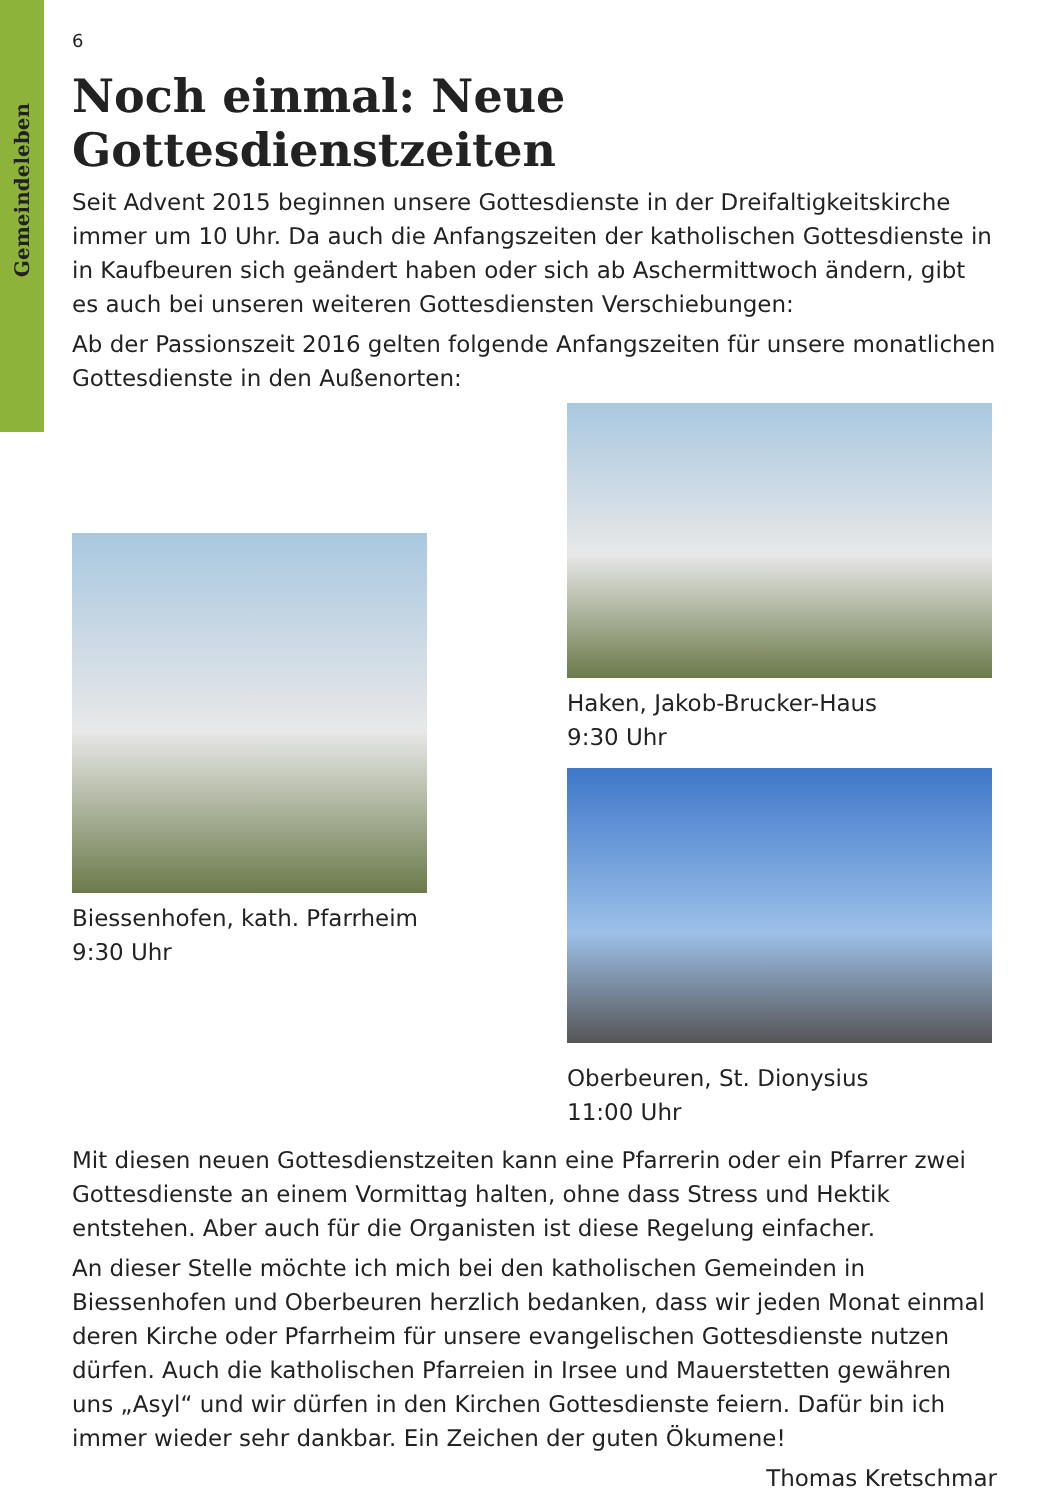Gemeindeleben
6
Noch einmal: Neue Gottesdienstzeiten
Seit Advent 2015 beginnen unsere Gottesdienste in der Dreifaltigkeitskirche immer um 10 Uhr. Da auch die Anfangszeiten der katholischen Gottesdienste in in Kaufbeuren sich geändert haben oder sich ab Aschermittwoch ändern, gibt es auch bei unseren weiteren Gottesdiensten Verschiebungen:
Ab der Passionszeit 2016 gelten folgende Anfangszeiten für unsere monatlichen Gottesdienste in den Außenorten:
Biessenhofen, kath. Pfarrheim
9:30 Uhr
Haken, Jakob-Brucker-Haus
9:30 Uhr
Oberbeuren, St. Dionysius
11:00 Uhr
Mit diesen neuen Gottesdienstzeiten kann eine Pfarrerin oder ein Pfarrer zwei Gottesdienste an einem Vormittag halten, ohne dass Stress und Hektik entstehen. Aber auch für die Organisten ist diese Regelung einfacher.
An dieser Stelle möchte ich mich bei den katholischen Gemeinden in Biessenhofen und Oberbeuren herzlich bedanken, dass wir jeden Monat einmal deren Kirche oder Pfarrheim für unsere evangelischen Gottesdienste nutzen dürfen. Auch die katholischen Pfarreien in Irsee und Mauerstetten gewähren uns „Asyl“ und wir dürfen in den Kirchen Gottesdienste feiern. Dafür bin ich immer wieder sehr dankbar. Ein Zeichen der guten Ökumene!
Thomas Kretschmar